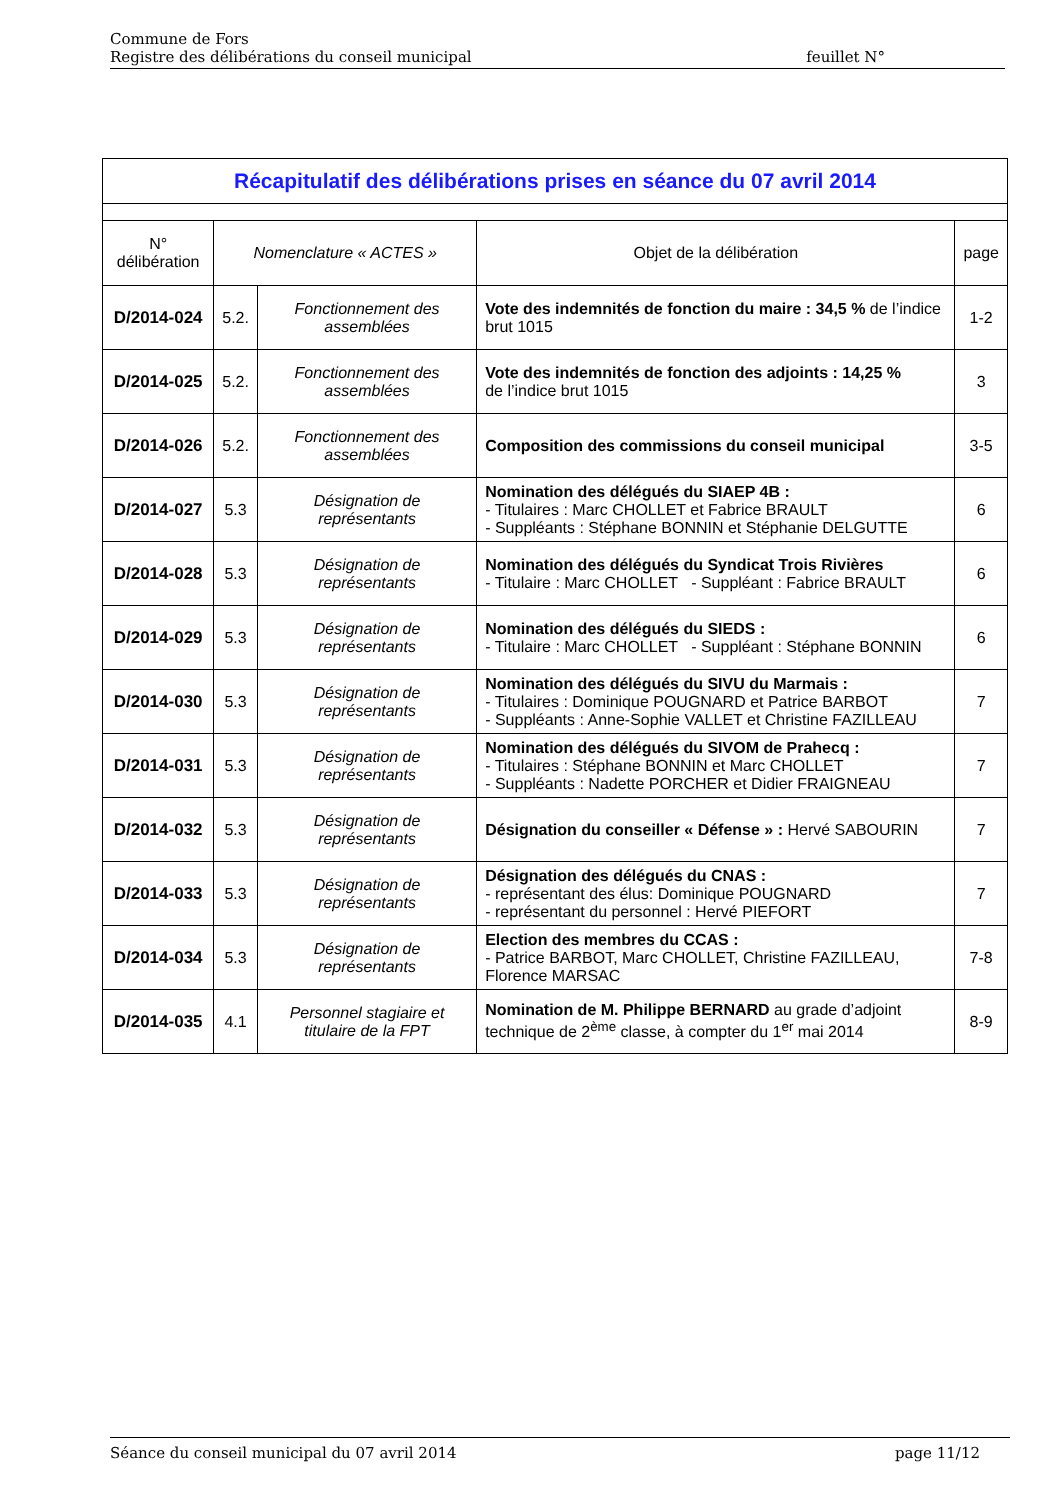Commune de Fors
Registre des délibérations du conseil municipal feuillet N°
| Récapitulatif des délibérations prises en séance du 07 avril 2014 | | | | |
| N° délibération | Nomenclature « ACTES » | | Objet de la délibération | page |
| D/2014-024 | 5.2. | Fonctionnement des assemblées | Vote des indemnités de fonction du maire : 34,5 % de l’indice brut 1015 | 1-2 |
| D/2014-025 | 5.2. | Fonctionnement des assemblées | Vote des indemnités de fonction des adjoints : 14,25 % de l’indice brut 1015 | 3 |
| D/2014-026 | 5.2. | Fonctionnement des assemblées | Composition des commissions du conseil municipal | 3-5 |
| D/2014-027 | 5.3 | Désignation de représentants | Nomination des délégués du SIAEP 4B : - Titulaires : Marc CHOLLET et Fabrice BRAULT - Suppléants : Stéphane BONNIN et Stéphanie DELGUTTE | 6 |
| D/2014-028 | 5.3 | Désignation de représentants | Nomination des délégués du Syndicat Trois Rivières - Titulaire : Marc CHOLLET - Suppléant : Fabrice BRAULT | 6 |
| D/2014-029 | 5.3 | Désignation de représentants | Nomination des délégués du SIEDS : - Titulaire : Marc CHOLLET - Suppléant : Stéphane BONNIN | 6 |
| D/2014-030 | 5.3 | Désignation de représentants | Nomination des délégués du SIVU du Marmais : - Titulaires : Dominique POUGNARD et Patrice BARBOT - Suppléants : Anne-Sophie VALLET et Christine FAZILLEAU | 7 |
| D/2014-031 | 5.3 | Désignation de représentants | Nomination des délégués du SIVOM de Prahecq : - Titulaires : Stéphane BONNIN et Marc CHOLLET - Suppléants : Nadette PORCHER et Didier FRAIGNEAU | 7 |
| D/2014-032 | 5.3 | Désignation de représentants | Désignation du conseiller « Défense » : Hervé SABOURIN | 7 |
| D/2014-033 | 5.3 | Désignation de représentants | Désignation des délégués du CNAS : - représentant des élus: Dominique POUGNARD - représentant du personnel : Hervé PIEFORT | 7 |
| D/2014-034 | 5.3 | Désignation de représentants | Election des membres du CCAS : - Patrice BARBOT, Marc CHOLLET, Christine FAZILLEAU, Florence MARSAC | 7-8 |
| D/2014-035 | 4.1 | Personnel stagiaire et titulaire de la FPT | Nomination de M. Philippe BERNARD au grade d’adjoint technique de 2<sup>ème</sup> classe, à compter du 1<sup>er</sup> mai 2014 | 8-9 |
Séance du conseil municipal du 07 avril 2014 page 11/12